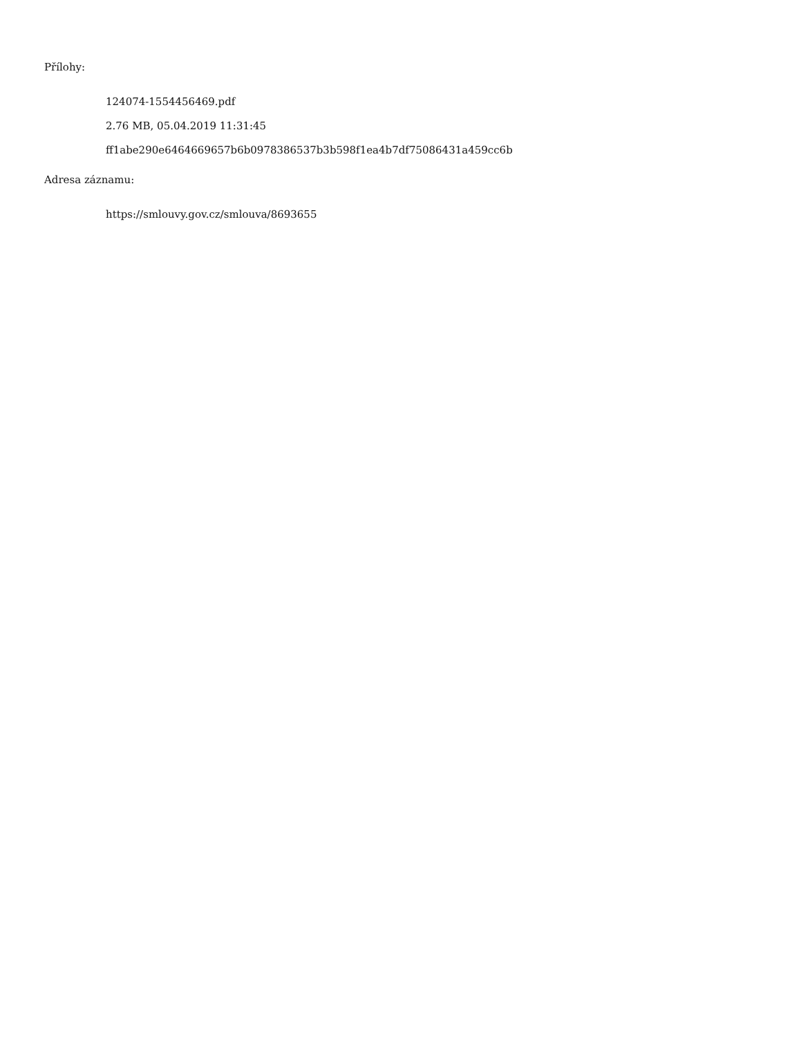Přílohy:
124074-1554456469.pdf
2.76 MB, 05.04.2019 11:31:45
ff1abe290e6464669657b6b0978386537b3b598f1ea4b7df75086431a459cc6b
Adresa záznamu:
https://smlouvy.gov.cz/smlouva/8693655